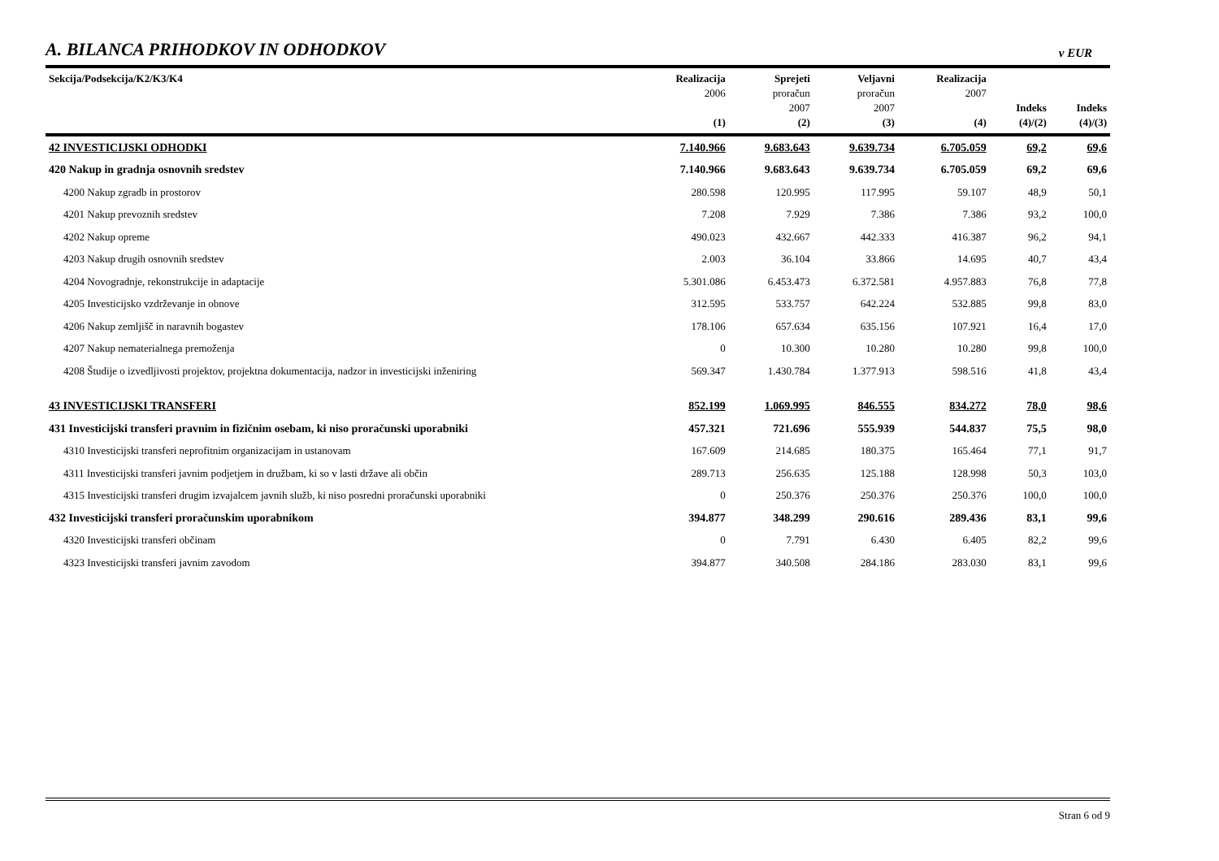A. BILANCA PRIHODKOV IN ODHODKOV
v EUR
| Sekcija/Podsekcija/K2/K3/K4 | Realizacija 2006 (1) | Sprejeti proračun 2007 (2) | Veljavni proračun 2007 (3) | Realizacija 2007 (4) | Indeks (4)/(2) | Indeks (4)/(3) |
| --- | --- | --- | --- | --- | --- | --- |
| 42 INVESTICIJSKI ODHODKI | 7.140.966 | 9.683.643 | 9.639.734 | 6.705.059 | 69,2 | 69,6 |
| 420 Nakup in gradnja osnovnih sredstev | 7.140.966 | 9.683.643 | 9.639.734 | 6.705.059 | 69,2 | 69,6 |
| 4200 Nakup zgradb in prostorov | 280.598 | 120.995 | 117.995 | 59.107 | 48,9 | 50,1 |
| 4201 Nakup prevoznih sredstev | 7.208 | 7.929 | 7.386 | 7.386 | 93,2 | 100,0 |
| 4202 Nakup opreme | 490.023 | 432.667 | 442.333 | 416.387 | 96,2 | 94,1 |
| 4203 Nakup drugih osnovnih sredstev | 2.003 | 36.104 | 33.866 | 14.695 | 40,7 | 43,4 |
| 4204 Novogradnje, rekonstrukcije in adaptacije | 5.301.086 | 6.453.473 | 6.372.581 | 4.957.883 | 76,8 | 77,8 |
| 4205 Investicijsko vzdrževanje in obnove | 312.595 | 533.757 | 642.224 | 532.885 | 99,8 | 83,0 |
| 4206 Nakup zemljišč in naravnih bogastev | 178.106 | 657.634 | 635.156 | 107.921 | 16,4 | 17,0 |
| 4207 Nakup nematerialnega premoženja | 0 | 10.300 | 10.280 | 10.280 | 99,8 | 100,0 |
| 4208 Študije o izvedljivosti projektov, projektna dokumentacija, nadzor in investicijski inženiring | 569.347 | 1.430.784 | 1.377.913 | 598.516 | 41,8 | 43,4 |
| 43 INVESTICIJSKI TRANSFERI | 852.199 | 1.069.995 | 846.555 | 834.272 | 78,0 | 98,6 |
| 431 Investicijski transferi pravnim in fizičnim osebam, ki niso proračunski uporabniki | 457.321 | 721.696 | 555.939 | 544.837 | 75,5 | 98,0 |
| 4310 Investicijski transferi neprofitnim organizacijam in ustanovam | 167.609 | 214.685 | 180.375 | 165.464 | 77,1 | 91,7 |
| 4311 Investicijski transferi javnim podjetjem in družbam, ki so v lasti države ali občin | 289.713 | 256.635 | 125.188 | 128.998 | 50,3 | 103,0 |
| 4315 Investicijski transferi drugim izvajalcem javnih služb, ki niso posredni proračunski uporabniki | 0 | 250.376 | 250.376 | 250.376 | 100,0 | 100,0 |
| 432 Investicijski transferi proračunskim uporabnikom | 394.877 | 348.299 | 290.616 | 289.436 | 83,1 | 99,6 |
| 4320 Investicijski transferi občinam | 0 | 7.791 | 6.430 | 6.405 | 82,2 | 99,6 |
| 4323 Investicijski transferi javnim zavodom | 394.877 | 340.508 | 284.186 | 283.030 | 83,1 | 99,6 |
Stran 6 od 9